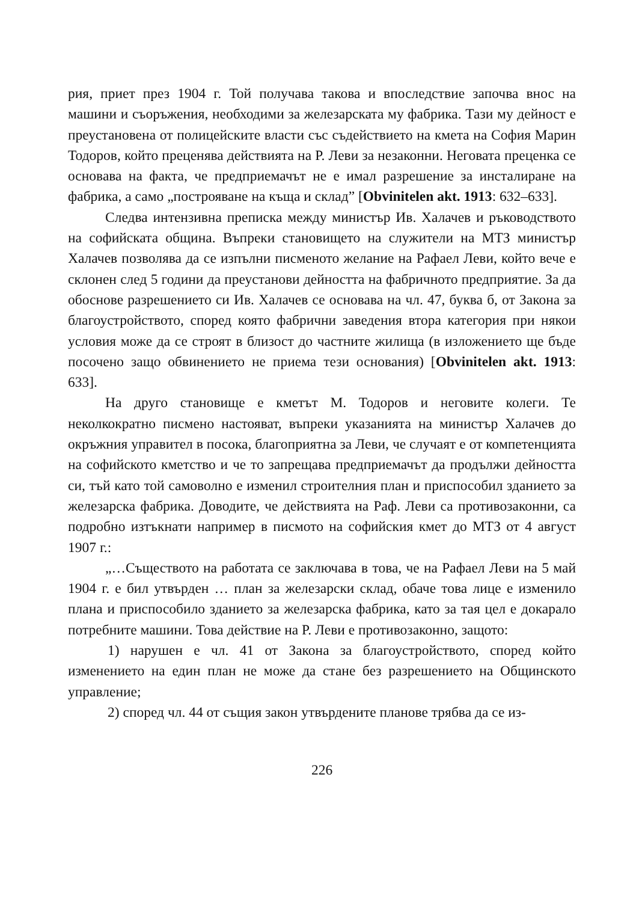рия, приет през 1904 г. Той получава такова и впоследствие започва внос на машини и съоръжения, необходими за железарската му фабрика. Тази му дейност е преустановена от полицейските власти със съдействието на кмета на София Марин Тодоров, който преценява действията на Р. Леви за незаконни. Неговата преценка се основава на факта, че предприемачът не е имал разрешение за инсталиране на фабрика, а само „построяване на къща и склад” [Obvinitelen akt. 1913: 632–633].
Следва интензивна преписка между министър Ив. Халачев и ръководството на софийската община. Въпреки становището на служители на МТЗ министър Халачев позволява да се изпълни писменото желание на Рафаел Леви, който вече е склонен след 5 години да преустанови дейността на фабричното предприятие. За да обоснове разрешението си Ив. Халачев се основава на чл. 47, буква б, от Закона за благоустройството, според която фабрични заведения втора категория при някои условия може да се строят в близост до частните жилища (в изложението ще бъде посочено защо обвинението не приема тези основания) [Obvinitelen akt. 1913: 633].
На друго становище е кметът М. Тодоров и неговите колеги. Те неколкократно писмено настояват, въпреки указанията на министър Халачев до окръжния управител в посока, благоприятна за Леви, че случаят е от компетенцията на софийското кметство и че то запрещава предприемачът да продължи дейността си, тъй като той самоволно е изменил строителния план и приспособил зданието за железарска фабрика. Доводите, че действията на Раф. Леви са противозаконни, са подробно изтъкнати например в писмото на софийския кмет до МТЗ от 4 август 1907 г.:
„…Съществото на работата се заключава в това, че на Рафаел Леви на 5 май 1904 г. е бил утвърден … план за железарски склад, обаче това лице е изменило плана и приспособило зданието за железарска фабрика, като за тая цел е докарало потребните машини. Това действие на Р. Леви е противозаконно, защото:
1) нарушен е чл. 41 от Закона за благоустройството, според който изменението на един план не може да стане без разрешението на Общинското управление;
2) според чл. 44 от същия закон утвърдените планове трябва да се из-
226